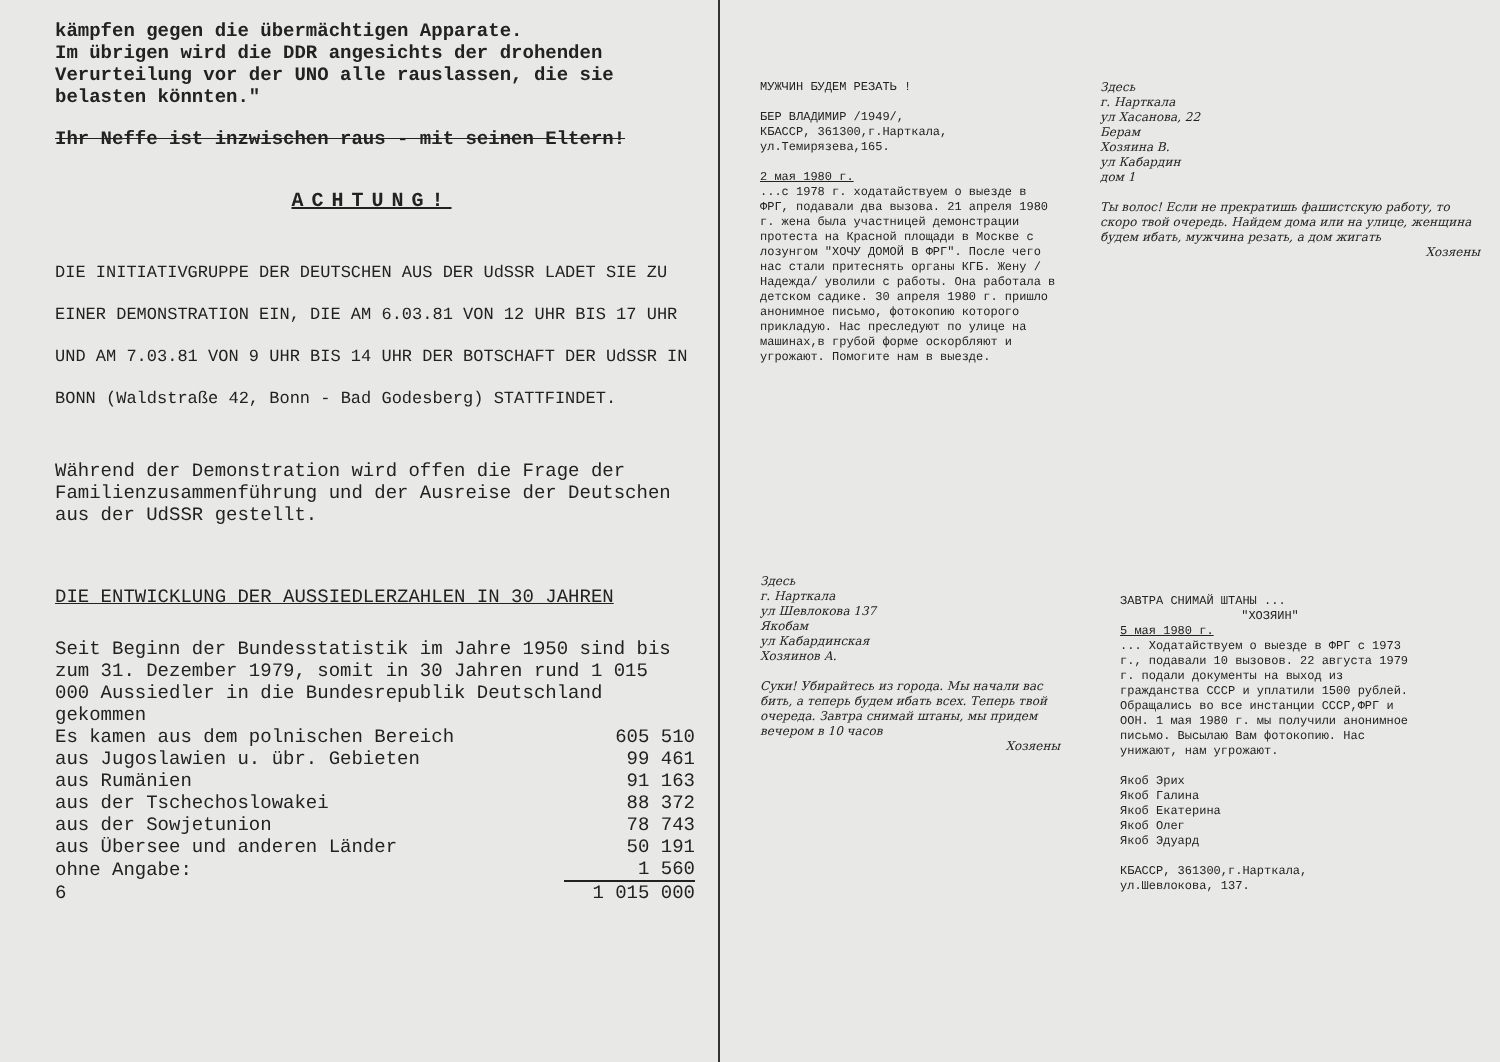kämpfen gegen die übermächtigen Apparate.
Im übrigen wird die DDR angesichts der drohenden Verurteilung vor der UNO alle rauslassen, die sie belasten könnten."
Ihr Neffe ist inzwischen raus - mit seinen Eltern!
ACHTUNG!
DIE INITIATIVGRUPPE DER DEUTSCHEN AUS DER UdSSR LADET SIE ZU EINER DEMONSTRATION EIN, DIE AM 6.03.81 VON 12 UHR BIS 17 UHR UND AM 7.03.81 VON 9 UHR BIS 14 UHR DER BOTSCHAFT DER UdSSR IN BONN (Waldstraße 42, Bonn - Bad Godesberg) STATTFINDET.
Während der Demonstration wird offen die Frage der Familienzusammenführung und der Ausreise der Deutschen aus der UdSSR gestellt.
DIE ENTWICKLUNG DER AUSSIEDLERZAHLEN IN 30 JAHREN
Seit Beginn der Bundesstatistik im Jahre 1950 sind bis zum 31. Dezember 1979, somit in 30 Jahren rund 1 015 000 Aussiedler in die Bundesrepublik Deutschland gekommen
| Es kamen aus dem polnischen Bereich | 605 510 |
| aus Jugoslawien u. übr. Gebieten | 99 461 |
| aus Rumänien | 91 163 |
| aus der Tschechoslowakei | 88 372 |
| aus der Sowjetunion | 78 743 |
| aus Übersee und anderen Länder | 50 191 |
| ohne Angabe: | 1 560 |
| 6 | 1 015 000 |
МУЖЧИН БУДЕМ РЕЗАТЬ !
БЕР ВЛАДИМИР /1949/,
КБАССР, 361300,г.Нарткала,
ул.Темирязева,165.
2 мая 1980 г.
...с 1978 г. ходатайствуем о выезде в ФРГ, подавали два вызова. 21 апреля 1980 г. жена была участницей демонстрации протеста на Красной площади в Москве с лозунгом "ХОЧУ ДОМОЙ В ФРГ". После чего нас стали притеснять органы КГБ. Жену /Надежда/ уволили с работы. Она работала в детском садике. 30 апреля 1980 г. пришло анонимное письмо, фотокопию которого прикладую. Нас преследуют по улице на машинах,в грубой форме оскорбляют и угрожают. Помогите нам в выезде.
Здесь
г. Нарткала
ул Хасанова, 22
Берам
Хозяина В.
ул Кабардин
дом 1
Ты волос! Если не прекратишь фашистскую работу, то скоро твой очередь. Найдем дома или на улице, женщина будем ибать, мужчина резать, а дом жигать
Хозяены
Здесь
г. Нарткала
ул Шевлокова 137
Якобам
ул Кабардинская
Хозяинов А.
Суки! Убирайтесь из города. Мы начали вас бить, а теперь будем ибать всех. Теперь твой очереда. Завтра снимай штаны, мы придем вечером в 10 часов
Хозяены
ЗАВТРА СНИМАЙ ШТАНЫ ...
"ХОЗЯИН"
5 мая 1980 г.
... Ходатайствуем о выезде в ФРГ с 1973 г., подавали 10 вызовов. 22 августа 1979 г. подали документы на выход из гражданства СССР и уплатили 1500 рублей. Обращались во все инстанции СССР,ФРГ и ООН. 1 мая 1980 г. мы получили анонимное письмо. Высылаю Вам фотокопию. Нас унижают, нам угрожают.
Якоб Эрих
Якоб Галина
Якоб Екатерина
Якоб Олег
Якоб Эдуард
КБАССР, 361300,г.Нарткала,
ул.Шевлокова, 137.